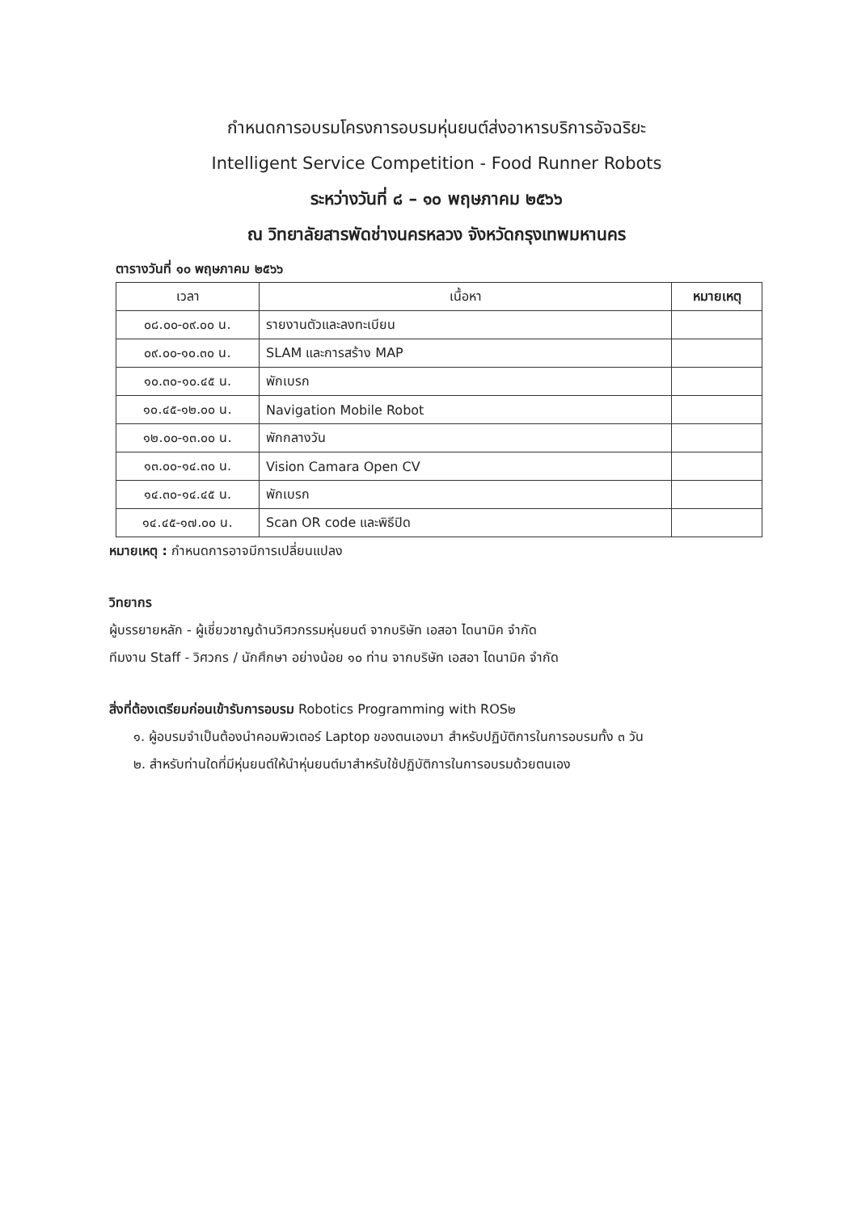กำหนดการอบรมโครงการอบรมหุ่นยนต์ส่งอาหารบริการอัจฉริยะ
Intelligent Service Competition - Food Runner Robots
ระหว่างวันที่ ๘ – ๑๐ พฤษภาคม ๒๕๖๖
ณ วิทยาลัยสารพัดช่างนครหลวง จังหวัดกรุงเทพมหานคร
ตารางวันที่ ๑๐ พฤษภาคม ๒๕๖๖
| เวลา | เนื้อหา | หมายเหตุ |
| --- | --- | --- |
| ๐๘.๐๐-๐๙.๐๐ น. | รายงานตัวและลงทะเบียน | |
| ๐๙.๐๐-๑๐.๓๐ น. | SLAM และการสร้าง MAP | |
| ๑๐.๓๐-๑๐.๔๕ น. | พักเบรก | |
| ๑๐.๔๕-๑๒.๐๐ น. | Navigation Mobile Robot | |
| ๑๒.๐๐-๑๓.๐๐ น. | พักกลางวัน | |
| ๑๓.๐๐-๑๔.๓๐ น. | Vision Camara Open CV | |
| ๑๔.๓๐-๑๔.๔๕ น. | พักเบรก | |
| ๑๔.๔๕-๑๗.๐๐ น. | Scan OR code และพิธีปิด | |
หมายเหตุ : กำหนดการอาจมีการเปลี่ยนแปลง
วิทยากร
ผู้บรรยายหลัก - ผู้เชี่ยวชาญด้านวิศวกรรมหุ่นยนต์ จากบริษัท เอสอา ไดนามิค จำกัด
ทีมงาน Staff - วิศวกร / นักศึกษา อย่างน้อย ๑๐ ท่าน จากบริษัท เอสอา ไดนามิค จำกัด
สิ่งที่ต้องเตรียมก่อนเข้ารับการอบรม Robotics Programming with ROS๒
๑. ผู้อบรมจำเป็นต้องนำคอมพิวเตอร์ Laptop ของตนเองมา สำหรับปฏิบัติการในการอบรมทั้ง ๓ วัน
๒. สำหรับท่านใดที่มีหุ่นยนต์ให้นำหุ่นยนต์มาสำหรับใช้ปฏิบัติการในการอบรมด้วยตนเอง